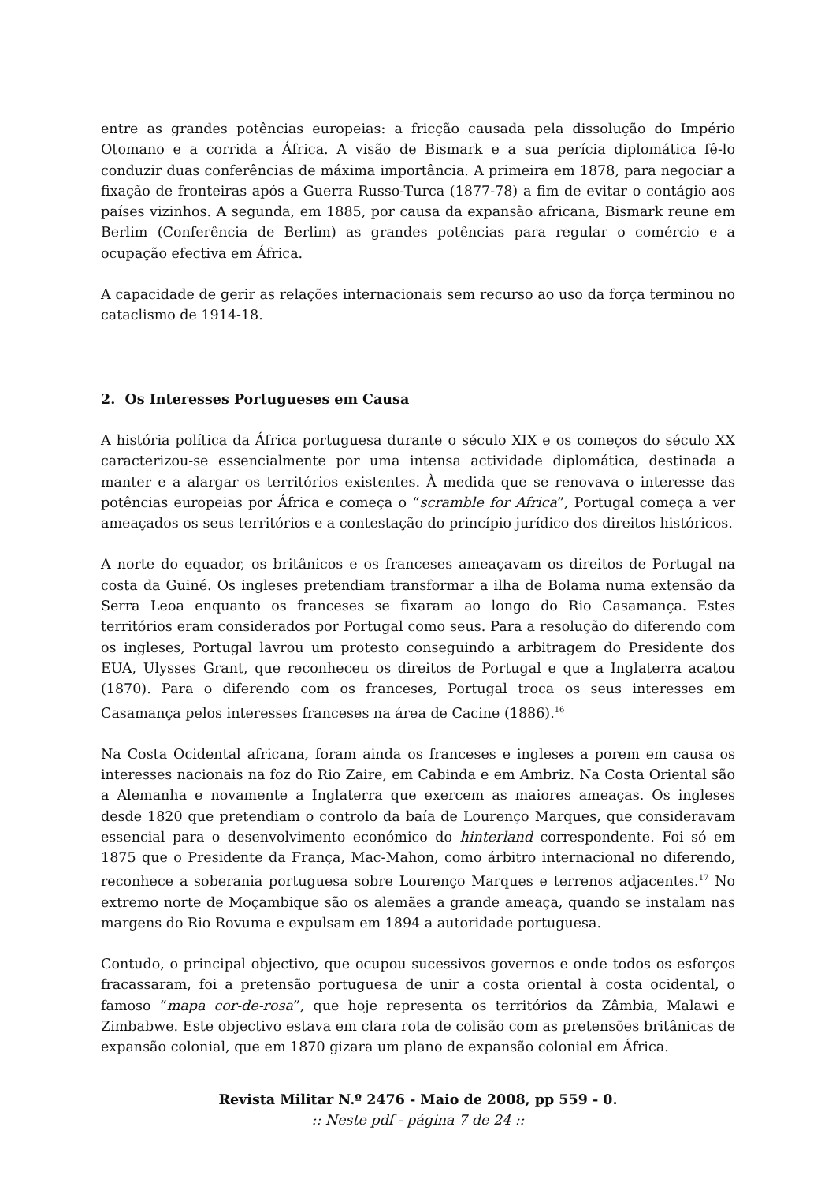entre as grandes potências europeias: a fricção causada pela dissolução do Império Otomano e a corrida a África. A visão de Bismark e a sua perícia diplomática fê-lo conduzir duas conferências de máxima importância. A primeira em 1878, para negociar a fixação de fronteiras após a Guerra Russo-Turca (1877-78) a fim de evitar o contágio aos países vizinhos. A segunda, em 1885, por causa da expansão africana, Bismark reune em Berlim (Conferência de Berlim) as grandes potências para regular o comércio e a ocupação efectiva em África.
A capacidade de gerir as relações internacionais sem recurso ao uso da força terminou no cataclismo de 1914-18.
2. Os Interesses Portugueses em Causa
A história política da África portuguesa durante o século XIX e os começos do século XX caracterizou-se essencialmente por uma intensa actividade diplomática, destinada a manter e a alargar os territórios existentes. À medida que se renovava o interesse das potências europeias por África e começa o “scramble for Africa”, Portugal começa a ver ameaçados os seus territórios e a contestação do princípio jurídico dos direitos históricos.
A norte do equador, os britânicos e os franceses ameaçavam os direitos de Portugal na costa da Guiné. Os ingleses pretendiam transformar a ilha de Bolama numa extensão da Serra Leoa enquanto os franceses se fixaram ao longo do Rio Casamança. Estes territórios eram considerados por Portugal como seus. Para a resolução do diferendo com os ingleses, Portugal lavrou um protesto conseguindo a arbitragem do Presidente dos EUA, Ulysses Grant, que reconheceu os direitos de Portugal e que a Inglaterra acatou (1870). Para o diferendo com os franceses, Portugal troca os seus interesses em Casamança pelos interesses franceses na área de Cacine (1886).<sup>16</sup>
Na Costa Ocidental africana, foram ainda os franceses e ingleses a porem em causa os interesses nacionais na foz do Rio Zaire, em Cabinda e em Ambriz. Na Costa Oriental são a Alemanha e novamente a Inglaterra que exercem as maiores ameaças. Os ingleses desde 1820 que pretendiam o controlo da baía de Lourenço Marques, que consideravam essencial para o desenvolvimento económico do hinterland correspondente. Foi só em 1875 que o Presidente da França, Mac-Mahon, como árbitro internacional no diferendo, reconhece a soberania portuguesa sobre Lourenço Marques e terrenos adjacentes.<sup>17</sup> No extremo norte de Moçambique são os alemães a grande ameaça, quando se instalam nas margens do Rio Rovuma e expulsam em 1894 a autoridade portuguesa.
Contudo, o principal objectivo, que ocupou sucessivos governos e onde todos os esforços fracassaram, foi a pretensão portuguesa de unir a costa oriental à costa ocidental, o famoso “mapa cor-de-rosa”, que hoje representa os territórios da Zâmbia, Malawi e Zimbabwe. Este objectivo estava em clara rota de colisão com as pretensões britânicas de expansão colonial, que em 1870 gizara um plano de expansão colonial em África.
Revista Militar N.º 2476 - Maio de 2008, pp 559 - 0.:: Neste pdf - página 7 de 24 ::